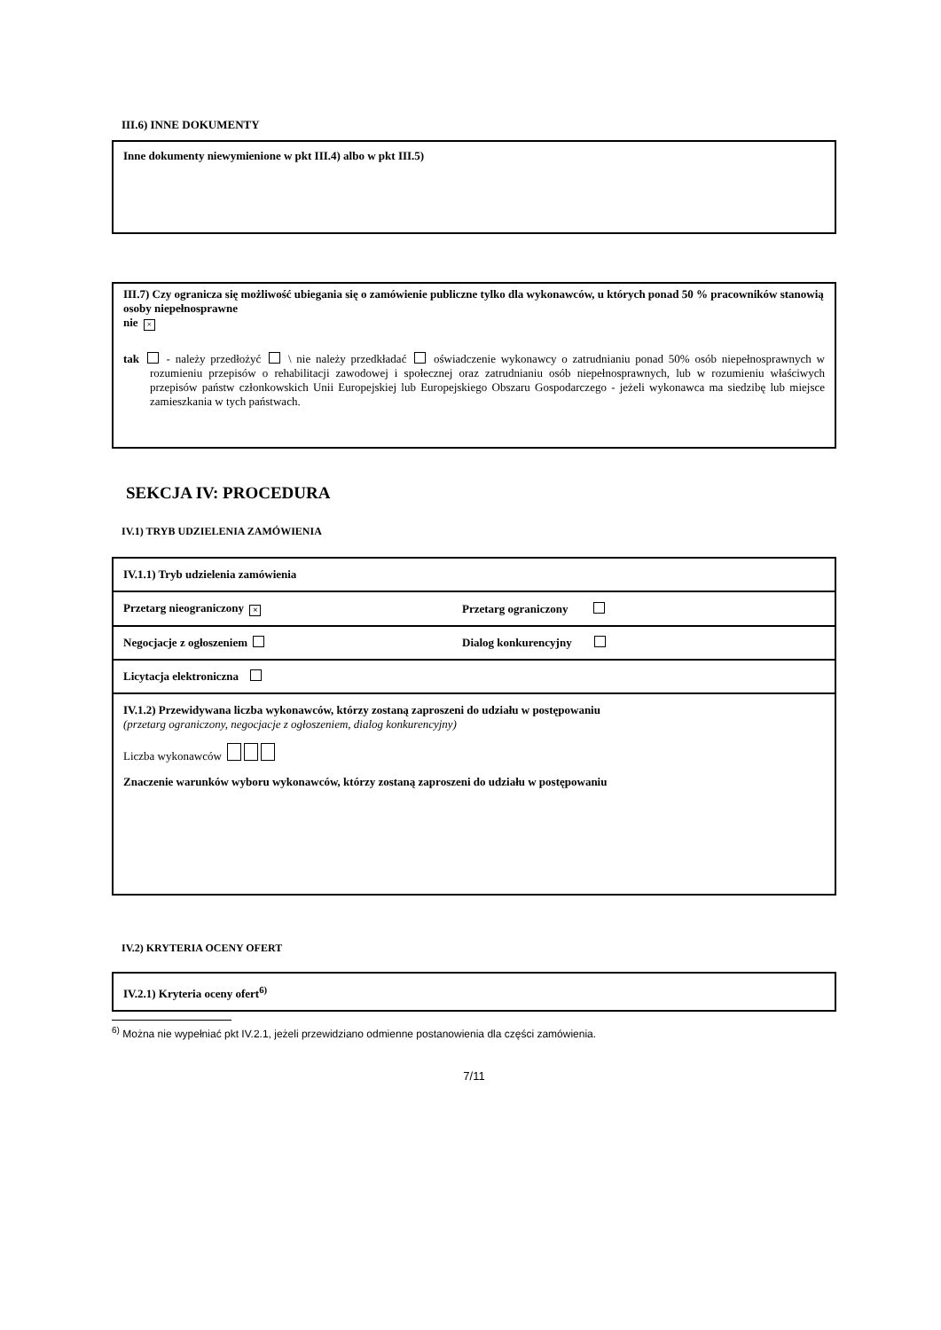III.6) INNE DOKUMENTY
Inne dokumenty niewymienione w pkt III.4) albo w pkt III.5)
III.7) Czy ogranicza się możliwość ubiegania się o zamówienie publiczne tylko dla wykonawców, u których ponad 50 % pracowników stanowią osoby niepełnosprawne
nie ×
tak - należy przedłożyć \ nie należy przedkładać oświadczenie wykonawcy o zatrudnianiu ponad 50% osób niepełnosprawnych w rozumieniu przepisów o rehabilitacji zawodowej i społecznej oraz zatrudnianiu osób niepełnosprawnych, lub w rozumieniu właściwych przepisów państw członkowskich Unii Europejskiej lub Europejskiego Obszaru Gospodarczego - jeżeli wykonawca ma siedzibę lub miejsce zamieszkania w tych państwach.
SEKCJA IV: PROCEDURA
IV.1) TRYB UDZIELENIA ZAMÓWIENIA
| IV.1.1) Tryb udzielenia zamówienia | |
| Przetarg nieograniczony × | Przetarg ograniczony |
| Negocjacje z ogłoszeniem | Dialog konkurencyjny |
| Licytacja elektroniczna | |
| IV.1.2) Przewidywana liczba wykonawców, którzy zostaną zaproszeni do udziału w postępowaniu (przetarg ograniczony, negocjacje z ogłoszeniem, dialog konkurencyjny) Liczba wykonawców Znaczenie warunków wyboru wykonawców, którzy zostaną zaproszeni do udziału w postępowaniu | |
IV.2) KRYTERIA OCENY OFERT
IV.2.1) Kryteria oceny ofert<sup>6)</sup>
<sup>6)</sup> Można nie wypełniać pkt IV.2.1, jeżeli przewidziano odmienne postanowienia dla części zamówienia.
7/11